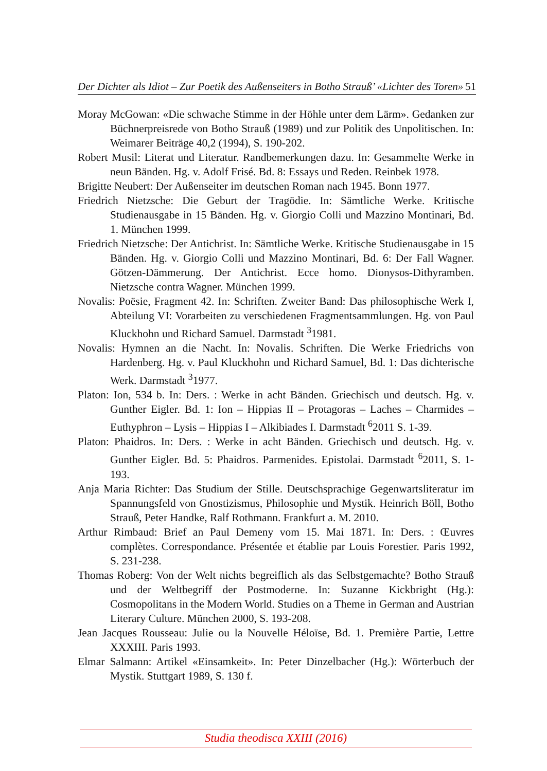Der Dichter als Idiot – Zur Poetik des Außenseiters in Botho Strauß’ «Lichter des Toren» 51
Moray McGowan: «Die schwache Stimme in der Höhle unter dem Lärm». Gedanken zur Büchnerpreisrede von Botho Strauß (1989) und zur Politik des Unpolitischen. In: Weimarer Beiträge 40,2 (1994), S. 190-202.
Robert Musil: Literat und Literatur. Randbemerkungen dazu. In: Gesammelte Werke in neun Bänden. Hg. v. Adolf Frisé. Bd. 8: Essays und Reden. Reinbek 1978.
Brigitte Neubert: Der Außenseiter im deutschen Roman nach 1945. Bonn 1977.
Friedrich Nietzsche: Die Geburt der Tragödie. In: Sämtliche Werke. Kritische Studienausgabe in 15 Bänden. Hg. v. Giorgio Colli und Mazzino Montinari, Bd. 1. München 1999.
Friedrich Nietzsche: Der Antichrist. In: Sämtliche Werke. Kritische Studienausgabe in 15 Bänden. Hg. v. Giorgio Colli und Mazzino Montinari, Bd. 6: Der Fall Wagner. Götzen-Dämmerung. Der Antichrist. Ecce homo. Dionysos-Dithyramben. Nietzsche contra Wagner. München 1999.
Novalis: Poësie, Fragment 42. In: Schriften. Zweiter Band: Das philosophische Werk I, Abteilung VI: Vorarbeiten zu verschiedenen Fragmentsammlungen. Hg. von Paul Kluckhohn und Richard Samuel. Darmstadt <sup>3</sup>1981.
Novalis: Hymnen an die Nacht. In: Novalis. Schriften. Die Werke Friedrichs von Hardenberg. Hg. v. Paul Kluckhohn und Richard Samuel, Bd. 1: Das dichterische Werk. Darmstadt <sup>3</sup>1977.
Platon: Ion, 534 b. In: Ders. : Werke in acht Bänden. Griechisch und deutsch. Hg. v. Gunther Eigler. Bd. 1: Ion – Hippias II – Protagoras – Laches – Charmides – Euthyphron – Lysis – Hippias I – Alkibiades I. Darmstadt <sup>6</sup>2011 S. 1-39.
Platon: Phaidros. In: Ders. : Werke in acht Bänden. Griechisch und deutsch. Hg. v. Gunther Eigler. Bd. 5: Phaidros. Parmenides. Epistolai. Darmstadt <sup>6</sup>2011, S. 1-193.
Anja Maria Richter: Das Studium der Stille. Deutschsprachige Gegenwartsliteratur im Spannungsfeld von Gnostizismus, Philosophie und Mystik. Heinrich Böll, Botho Strauß, Peter Handke, Ralf Rothmann. Frankfurt a. M. 2010.
Arthur Rimbaud: Brief an Paul Demeny vom 15. Mai 1871. In: Ders. : Œuvres complètes. Correspondance. Présentée et établie par Louis Forestier. Paris 1992, S. 231-238.
Thomas Roberg: Von der Welt nichts begreiflich als das Selbstgemachte? Botho Strauß und der Weltbegriff der Postmoderne. In: Suzanne Kickbright (Hg.): Cosmopolitans in the Modern World. Studies on a Theme in German and Austrian Literary Culture. München 2000, S. 193-208.
Jean Jacques Rousseau: Julie ou la Nouvelle Héloïse, Bd. 1. Première Partie, Lettre XXXIII. Paris 1993.
Elmar Salmann: Artikel «Einsamkeit». In: Peter Dinzelbacher (Hg.): Wörterbuch der Mystik. Stuttgart 1989, S. 130 f.
Studia theodisca XXIII (2016)